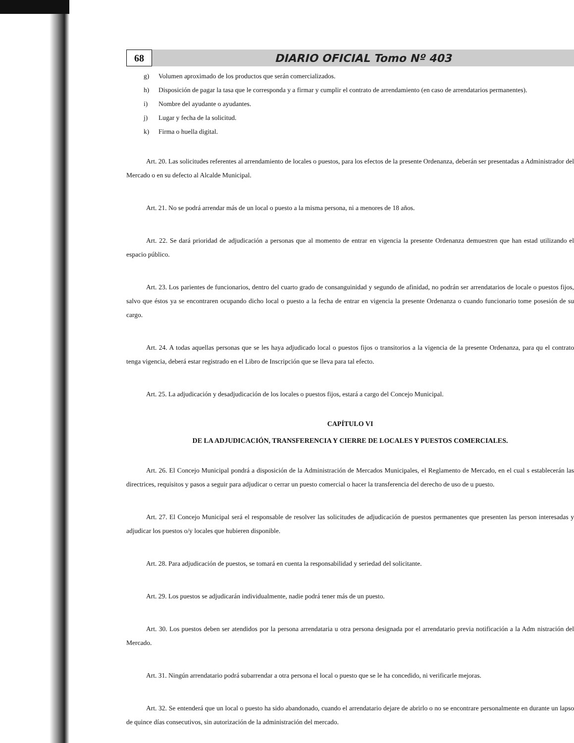68
DIARIO OFICIAL Tomo Nº 403
g) Volumen aproximado de los productos que serán comercializados.
h) Disposición de pagar la tasa que le corresponda y a firmar y cumplir el contrato de arrendamiento (en caso de arrendatarios permanentes).
i) Nombre del ayudante o ayudantes.
j) Lugar y fecha de la solicitud.
k) Firma o huella digital.
Art. 20. Las solicitudes referentes al arrendamiento de locales o puestos, para los efectos de la presente Ordenanza, deberán ser presentadas a Administrador del Mercado o en su defecto al Alcalde Municipal.
Art. 21. No se podrá arrendar más de un local o puesto a la misma persona, ni a menores de 18 años.
Art. 22. Se dará prioridad de adjudicación a personas que al momento de entrar en vigencia la presente Ordenanza demuestren que han estad utilizando el espacio público.
Art. 23. Los parientes de funcionarios, dentro del cuarto grado de consanguinidad y segundo de afinidad, no podrán ser arrendatarios de locale o puestos fijos, salvo que éstos ya se encontraren ocupando dicho local o puesto a la fecha de entrar en vigencia la presente Ordenanza o cuando funcionario tome posesión de su cargo.
Art. 24. A todas aquellas personas que se les haya adjudicado local o puestos fijos o transitorios a la vigencia de la presente Ordenanza, para qu el contrato tenga vigencia, deberá estar registrado en el Libro de Inscripción que se lleva para tal efecto.
Art. 25. La adjudicación y desadjudicación de los locales o puestos fijos, estará a cargo del Concejo Municipal.
CAPÍTULO VI
DE LA ADJUDICACIÓN, TRANSFERENCIA Y CIERRE DE LOCALES Y PUESTOS COMERCIALES.
Art. 26. El Concejo Municipal pondrá a disposición de la Administración de Mercados Municipales, el Reglamento de Mercado, en el cual s establecerán las directrices, requisitos y pasos a seguir para adjudicar o cerrar un puesto comercial o hacer la transferencia del derecho de uso de u puesto.
Art. 27. El Concejo Municipal será el responsable de resolver las solicitudes de adjudicación de puestos permanentes que presenten las person interesadas y adjudicar los puestos o/y locales que hubieren disponible.
Art. 28. Para adjudicación de puestos, se tomará en cuenta la responsabilidad y seriedad del solicitante.
Art. 29. Los puestos se adjudicarán individualmente, nadie podrá tener más de un puesto.
Art. 30. Los puestos deben ser atendidos por la persona arrendataria u otra persona designada por el arrendatario previa notificación a la Adm nistración del Mercado.
Art. 31. Ningún arrendatario podrá subarrendar a otra persona el local o puesto que se le ha concedido, ni verificarle mejoras.
Art. 32. Se entenderá que un local o puesto ha sido abandonado, cuando el arrendatario dejare de abrirlo o no se encontrare personalmente en durante un lapso de quince días consecutivos, sin autorización de la administración del mercado.